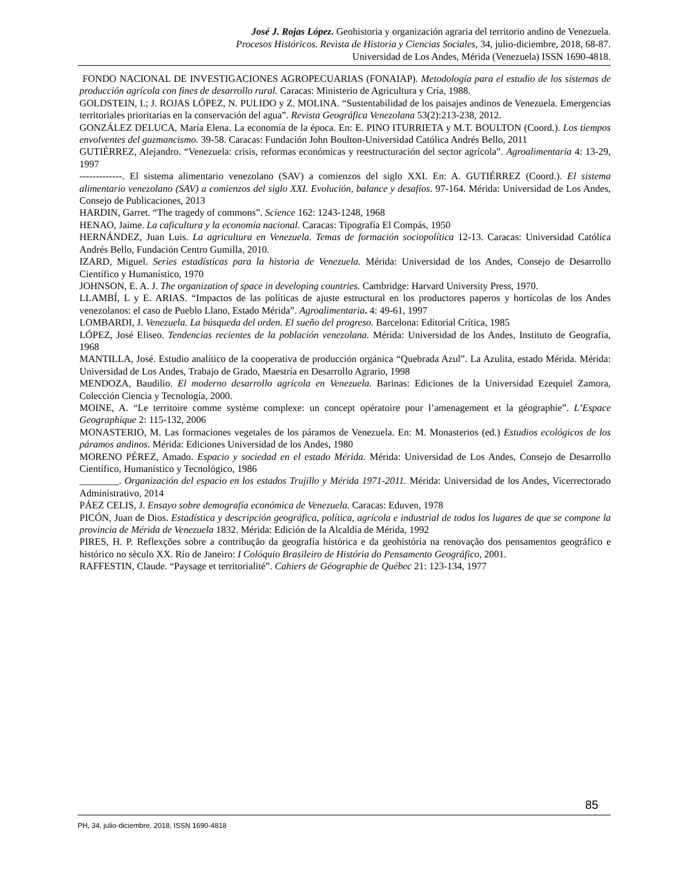José J. Rojas López. Geohistoria y organización agraria del territorio andino de Venezuela.
Procesos Históricos. Revista de Historia y Ciencias Sociales, 34, julio-diciembre, 2018, 68-87.
Universidad de Los Andes, Mérida (Venezuela) ISSN 1690-4818.
FONDO NACIONAL DE INVESTIGACIONES AGROPECUARIAS (FONAIAP). Metodología para el estudio de los sistemas de producción agrícola con fines de desarrollo rural. Caracas: Ministerio de Agricultura y Cría, 1988.
GOLDSTEIN, I.; J. ROJAS LÓPEZ, N. PULIDO y Z. MOLINA. “Sustentabilidad de los paisajes andinos de Venezuela. Emergencias territoriales prioritarias en la conservación del agua”. Revista Geográfica Venezolana 53(2):213-238, 2012.
GONZÁLEZ DELUCA, María Elena. La economía de la época. En: E. PINO ITURRIETA y M.T. BOULTON (Coord.). Los tiempos envolventes del guzmancismo. 39-58. Caracas: Fundación John Boulton-Universidad Católica Andrés Bello, 2011
GUTIÉRREZ, Alejandro. “Venezuela: crisis, reformas económicas y reestructuración del sector agrícola”. Agroalimentaria 4: 13-29, 1997
-------------. El sistema alimentario venezolano (SAV) a comienzos del siglo XXI. En: A. GUTIÉRREZ (Coord.). El sistema alimentario venezolano (SAV) a comienzos del siglo XXI. Evolución, balance y desafíos. 97-164. Mérida: Universidad de Los Andes, Consejo de Publicaciones, 2013
HARDIN, Garret. “The tragedy of commons”. Science 162: 1243-1248, 1968
HENAO, Jaime. La caficultura y la economía nacional. Caracas: Tipografía El Compás, 1950
HERNÁNDEZ, Juan Luis. La agricultura en Venezuela. Temas de formación sociopolítica 12-13. Caracas: Universidad Católica Andrés Bello, Fundación Centro Gumilla, 2010.
IZARD, Miguel. Series estadísticas para la historia de Venezuela. Mérida: Universidad de los Andes, Consejo de Desarrollo Científico y Humanístico, 1970
JOHNSON, E. A. J. The organization of space in developing countries. Cambridge: Harvard University Press, 1970.
LLAMBÍ, L y E. ARIAS. “Impactos de las políticas de ajuste estructural en los productores paperos y hortícolas de los Andes venezolanos: el caso de Pueblo Llano, Estado Mérida”. Agroalimentaria. 4: 49-61, 1997
LOMBARDI, J. Venezuela. La búsqueda del orden. El sueño del progreso. Barcelona: Editorial Crítica, 1985
LÓPEZ, José Eliseo. Tendencias recientes de la población venezolana. Mérida: Universidad de los Andes, Instituto de Geografía, 1968
MANTILLA, José. Estudio analítico de la cooperativa de producción orgánica “Quebrada Azul”. La Azulita, estado Mérida. Mérida: Universidad de Los Andes, Trabajo de Grado, Maestría en Desarrollo Agrario, 1998
MENDOZA, Baudilio. El moderno desarrollo agrícola en Venezuela. Barinas: Ediciones de la Universidad Ezequiel Zamora, Colección Ciencia y Tecnología, 2000.
MOINE, A. “Le territoire comme système complexe: un concept opératoire pour l’amenagement et la géographie”. L’Espace Geographique 2: 115-132, 2006
MONASTERIO, M. Las formaciones vegetales de los páramos de Venezuela. En: M. Monasterios (ed.) Estudios ecológicos de los páramos andinos. Mérida: Ediciones Universidad de los Andes, 1980
MORENO PÉREZ, Amado. Espacio y sociedad en el estado Mérida. Mérida: Universidad de Los Andes, Consejo de Desarrollo Científico, Humanístico y Tecnológico, 1986
________. Organización del espacio en los estados Trujillo y Mérida 1971-2011. Mérida: Universidad de los Andes, Vicerrectorado Administrativo, 2014
PÁEZ CELIS, J. Ensayo sobre demografía económica de Venezuela. Caracas: Eduven, 1978
PICÓN, Juan de Dios. Estadística y descripción geográfica, política, agrícola e industrial de todos los lugares de que se compone la provincia de Mérida de Venezuela 1832. Mérida: Edición de la Alcaldía de Mérida, 1992
PIRES, H. P. Reflexções sobre a contribução da geografía histórica e da geohistória na renovação dos pensamentos geográfico e histórico no sèculo XX. Río de Janeiro: I Colóquio Brasileiro de História do Pensamento Geográfico, 2001.
RAFFESTIN, Claude. “Paysage et territorialité”. Cahiers de Géographie de Québec 21: 123-134, 1977
85
PH, 34, julio-diciembre, 2018, ISSN 1690-4818